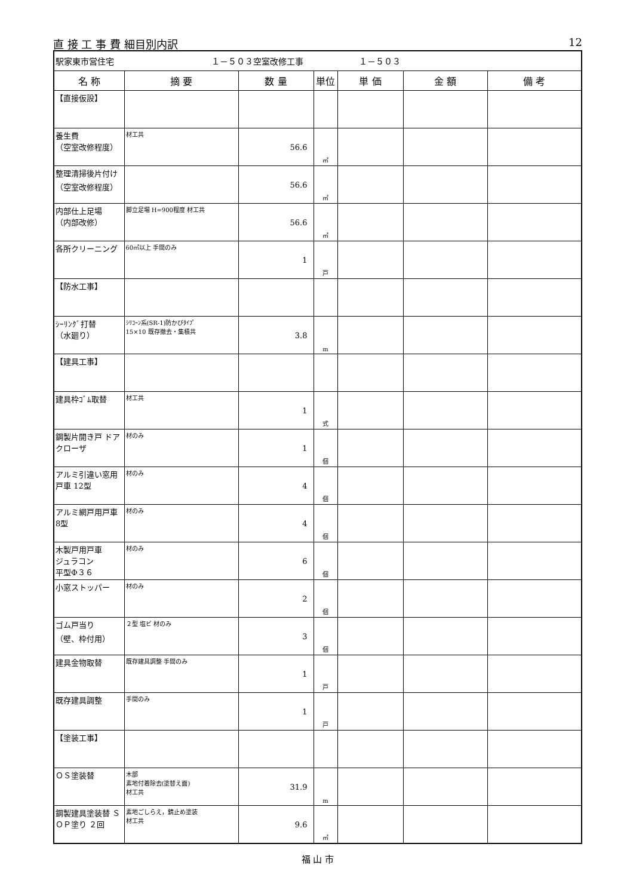直 接 工 事 費 細目別内訳 12
| 駅家東市営住宅 １－５０３空室改修工事 １－５０３ | | | | | | |
| 名 称 | 摘 要 | 数 量 | 単位 | 単 価 | 金 額 | 備 考 |
| 【直接仮設】 | | | | | | |
| 養生費 （空室改修程度） | 材工共 | 56.6 | ㎡ | | | |
| 整理清掃後片付け （空室改修程度） | | 56.6 | ㎡ | | | |
| 内部仕上足場 （内部改修） | 脚立足場 H=900程度 材工共 | 56.6 | ㎡ | | | |
| 各所クリーニング | 60㎡以上 手間のみ | 1 | 戸 | | | |
| 【防水工事】 | | | | | | |
| ｼｰﾘﾝｸﾞ打替 （水廻り） | ｼﾘｺｰﾝ系(SR-1)防かびﾀｲﾌﾟ 15×10 既存撤去・集積共 | 3.8 | m | | | |
| 【建具工事】 | | | | | | |
| 建具枠ｺﾞﾑ取替 | 材工共 | 1 | 式 | | | |
| 鋼製片開き戸 ドアクローザ | 材のみ | 1 | 個 | | | |
| アルミ引違い窓用戸車 12型 | 材のみ | 4 | 個 | | | |
| アルミ網戸用戸車 8型 | 材のみ | 4 | 個 | | | |
| 木製戸用戸車 ジュラコン 平型Φ３６ | 材のみ | 6 | 個 | | | |
| 小窓ストッパー | 材のみ | 2 | 個 | | | |
| ゴム戸当り （壁、枠付用） | ２型 塩ビ 材のみ | 3 | 個 | | | |
| 建具金物取替 | 既存建具調整 手間のみ | 1 | 戸 | | | |
| 既存建具調整 | 手間のみ | 1 | 戸 | | | |
| 【塗装工事】 | | | | | | |
| ＯＳ塗装替 | 木部 素地付着除去(塗替え面) 材工共 | 31.9 | m | | | |
| 鋼製建具塗装替 ＳＯＰ塗り ２回 | 素地ごしらえ，錆止め塗装 材工共 | 9.6 | ㎡ | | | |
福 山 市